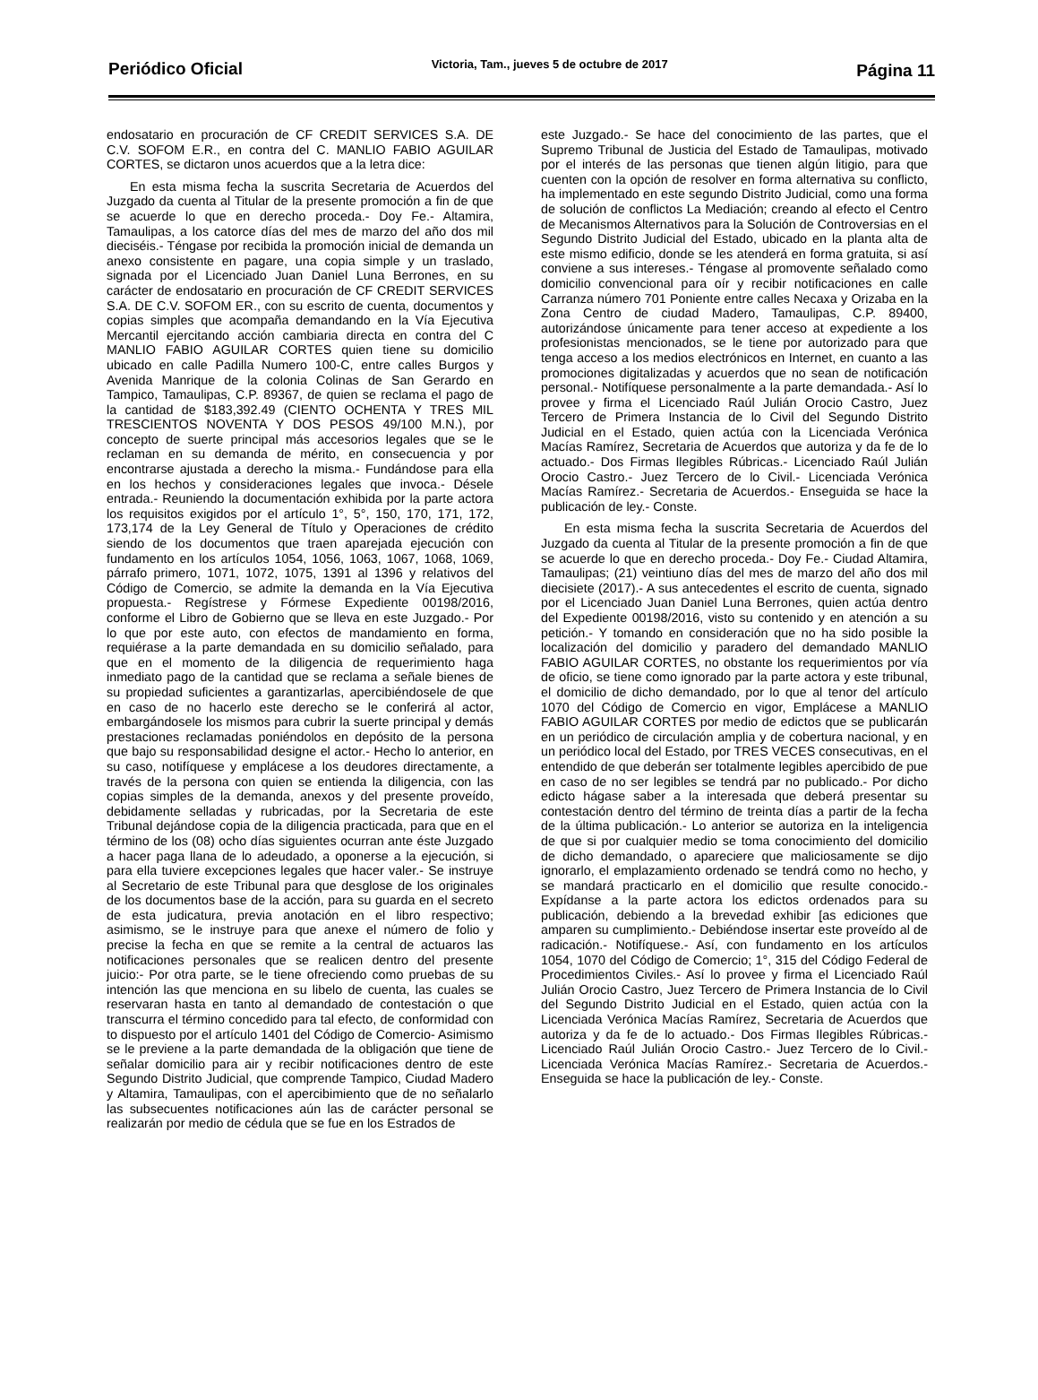Periódico Oficial Victoria, Tam., jueves 5 de octubre de 2017 Página 11
endosatario en procuración de CF CREDIT SERVICES S.A. DE C.V. SOFOM E.R., en contra del C. MANLIO FABIO AGUILAR CORTES, se dictaron unos acuerdos que a la letra dice:
En esta misma fecha la suscrita Secretaria de Acuerdos del Juzgado da cuenta al Titular de la presente promoción a fin de que se acuerde lo que en derecho proceda.- Doy Fe.- Altamira, Tamaulipas, a los catorce días del mes de marzo del año dos mil dieciséis.- Téngase por recibida la promoción inicial de demanda un anexo consistente en pagare, una copia simple y un traslado, signada por el Licenciado Juan Daniel Luna Berrones, en su carácter de endosatario en procuración de CF CREDIT SERVICES S.A. DE C.V. SOFOM ER., con su escrito de cuenta, documentos y copias simples que acompaña demandando en la Vía Ejecutiva Mercantil ejercitando acción cambiaria directa en contra del C MANLIO FABIO AGUILAR CORTES quien tiene su domicilio ubicado en calle Padilla Numero 100-C, entre calles Burgos y Avenida Manrique de la colonia Colinas de San Gerardo en Tampico, Tamaulipas, C.P. 89367, de quien se reclama el pago de la cantidad de $183,392.49 (CIENTO OCHENTA Y TRES MIL TRESCIENTOS NOVENTA Y DOS PESOS 49/100 M.N.), por concepto de suerte principal más accesorios legales que se le reclaman en su demanda de mérito, en consecuencia y por encontrarse ajustada a derecho la misma.- Fundándose para ella en los hechos y consideraciones legales que invoca.- Désele entrada.- Reuniendo la documentación exhibida por la parte actora los requisitos exigidos por el artículo 1°, 5°, 150, 170, 171, 172, 173,174 de la Ley General de Título y Operaciones de crédito siendo de los documentos que traen aparejada ejecución con fundamento en los artículos 1054, 1056, 1063, 1067, 1068, 1069, párrafo primero, 1071, 1072, 1075, 1391 al 1396 y relativos del Código de Comercio, se admite la demanda en la Vía Ejecutiva propuesta.- Regístrese y Fórmese Expediente 00198/2016, conforme el Libro de Gobierno que se lleva en este Juzgado.- Por lo que por este auto, con efectos de mandamiento en forma, requiérase a la parte demandada en su domicilio señalado, para que en el momento de la diligencia de requerimiento haga inmediato pago de la cantidad que se reclama a señale bienes de su propiedad suficientes a garantizarlas, apercibiéndosele de que en caso de no hacerlo este derecho se le conferirá al actor, embargándosele los mismos para cubrir la suerte principal y demás prestaciones reclamadas poniéndolos en depósito de la persona que bajo su responsabilidad designe el actor.- Hecho lo anterior, en su caso, notifíquese y emplácese a los deudores directamente, a través de la persona con quien se entienda la diligencia, con las copias simples de la demanda, anexos y del presente proveído, debidamente selladas y rubricadas, por la Secretaria de este Tribunal dejándose copia de la diligencia practicada, para que en el término de los (08) ocho días siguientes ocurran ante éste Juzgado a hacer paga llana de lo adeudado, a oponerse a la ejecución, si para ella tuviere excepciones legales que hacer valer.- Se instruye al Secretario de este Tribunal para que desglose de los originales de los documentos base de la acción, para su guarda en el secreto de esta judicatura, previa anotación en el libro respectivo; asimismo, se le instruye para que anexe el número de folio y precise la fecha en que se remite a la central de actuaros las notificaciones personales que se realicen dentro del presente juicio:- Por otra parte, se le tiene ofreciendo como pruebas de su intención las que menciona en su libelo de cuenta, las cuales se reservaran hasta en tanto al demandado de contestación o que transcurra el término concedido para tal efecto, de conformidad con to dispuesto por el artículo 1401 del Código de Comercio- Asimismo se le previene a la parte demandada de la obligación que tiene de señalar domicilio para air y recibir notificaciones dentro de este Segundo Distrito Judicial, que comprende Tampico, Ciudad Madero y Altamira, Tamaulipas, con el apercibimiento que de no señalarlo las subsecuentes notificaciones aún las de carácter personal se realizarán por medio de cédula que se fue en los Estrados de
este Juzgado.- Se hace del conocimiento de las partes, que el Supremo Tribunal de Justicia del Estado de Tamaulipas, motivado por el interés de las personas que tienen algún litigio, para que cuenten con la opción de resolver en forma alternativa su conflicto, ha implementado en este segundo Distrito Judicial, como una forma de solución de conflictos La Mediación; creando al efecto el Centro de Mecanismos Alternativos para la Solución de Controversias en el Segundo Distrito Judicial del Estado, ubicado en la planta alta de este mismo edificio, donde se les atenderá en forma gratuita, si así conviene a sus intereses.- Téngase al promovente señalado como domicilio convencional para oír y recibir notificaciones en calle Carranza número 701 Poniente entre calles Necaxa y Orizaba en la Zona Centro de ciudad Madero, Tamaulipas, C.P. 89400, autorizándose únicamente para tener acceso at expediente a los profesionistas mencionados, se le tiene por autorizado para que tenga acceso a los medios electrónicos en Internet, en cuanto a las promociones digitalizadas y acuerdos que no sean de notificación personal.- Notifíquese personalmente a la parte demandada.- Así lo provee y firma el Licenciado Raúl Julián Orocio Castro, Juez Tercero de Primera Instancia de lo Civil del Segundo Distrito Judicial en el Estado, quien actúa con la Licenciada Verónica Macías Ramírez, Secretaria de Acuerdos que autoriza y da fe de lo actuado.- Dos Firmas Ilegibles Rúbricas.- Licenciado Raúl Julián Orocio Castro.- Juez Tercero de lo Civil.- Licenciada Verónica Macías Ramírez.- Secretaria de Acuerdos.- Enseguida se hace la publicación de ley.- Conste.
En esta misma fecha la suscrita Secretaria de Acuerdos del Juzgado da cuenta al Titular de la presente promoción a fin de que se acuerde lo que en derecho proceda.- Doy Fe.- Ciudad Altamira, Tamaulipas; (21) veintiuno días del mes de marzo del año dos mil diecisiete (2017).- A sus antecedentes el escrito de cuenta, signado por el Licenciado Juan Daniel Luna Berrones, quien actúa dentro del Expediente 00198/2016, visto su contenido y en atención a su petición.- Y tomando en consideración que no ha sido posible la localización del domicilio y paradero del demandado MANLIO FABIO AGUILAR CORTES, no obstante los requerimientos por vía de oficio, se tiene como ignorado par la parte actora y este tribunal, el domicilio de dicho demandado, por lo que al tenor del artículo 1070 del Código de Comercio en vigor, Emplácese a MANLIO FABIO AGUILAR CORTES por medio de edictos que se publicarán en un periódico de circulación amplia y de cobertura nacional, y en un periódico local del Estado, por TRES VECES consecutivas, en el entendido de que deberán ser totalmente legibles apercibido de pue en caso de no ser legibles se tendrá par no publicado.- Por dicho edicto hágase saber a la interesada que deberá presentar su contestación dentro del término de treinta días a partir de la fecha de la última publicación.- Lo anterior se autoriza en la inteligencia de que si por cualquier medio se toma conocimiento del domicilio de dicho demandado, o apareciere que maliciosamente se dijo ignorarlo, el emplazamiento ordenado se tendrá como no hecho, y se mandará practicarlo en el domicilio que resulte conocido.- Expídanse a la parte actora los edictos ordenados para su publicación, debiendo a la brevedad exhibir [as ediciones que amparen su cumplimiento.- Debiéndose insertar este proveído al de radicación.- Notifíquese.- Así, con fundamento en los artículos 1054, 1070 del Código de Comercio; 1°, 315 del Código Federal de Procedimientos Civiles.- Así lo provee y firma el Licenciado Raúl Julián Orocio Castro, Juez Tercero de Primera Instancia de lo Civil del Segundo Distrito Judicial en el Estado, quien actúa con la Licenciada Verónica Macías Ramírez, Secretaria de Acuerdos que autoriza y da fe de lo actuado.- Dos Firmas Ilegibles Rúbricas.- Licenciado Raúl Julián Orocio Castro.- Juez Tercero de lo Civil.- Licenciada Verónica Macías Ramírez.- Secretaria de Acuerdos.- Enseguida se hace la publicación de ley.- Conste.